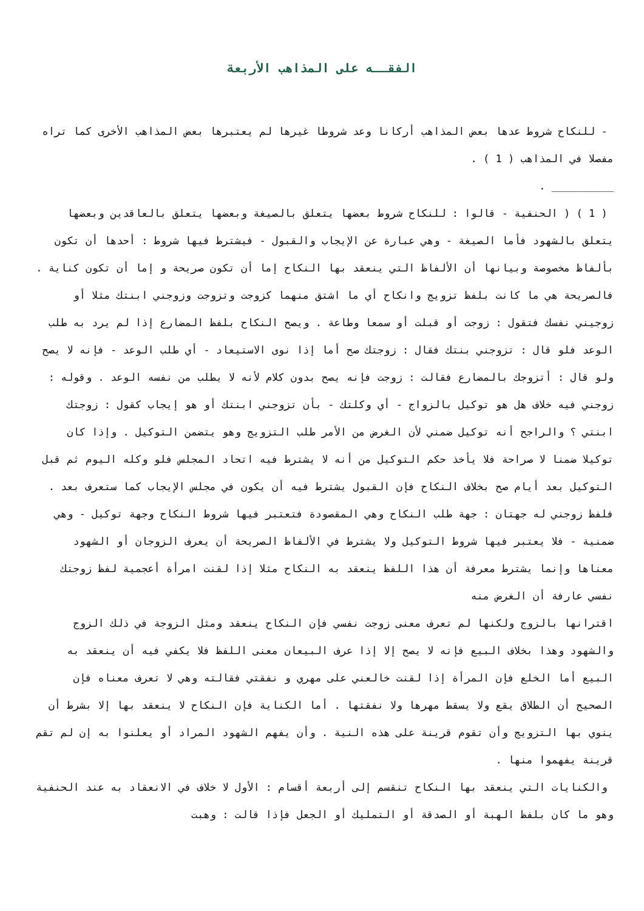الفقــه على المذاهب الأربعة
- للنكاح شروط عدها بعض المذاهب أركانا وعد شروطا غيرها لم يعتبرها بعض المذاهب الأخرى كما تراه مفصلا في المذاهب ( 1 ) .
__________ .
( 1 ) ( الحنفية - قالوا : للنكاح شروط بعضها يتعلق بالصيغة وبعضها يتعلق بالعاقدين وبعضها يتعلق بالشهود فأما الصيغة - وهي عبارة عن الإيجاب والقبول - فيشترط فيها شروط : أحدها أن تكون بألفاظ مخصوصة وبيانها أن الألفاظ التي ينعقد بها النكاح إما أن تكون صريحة و إما أن تكون كناية . فالصريحة هي ما كانت بلفظ تزويج وانكاح أي ما اشتق منهما كزوجت وتزوجت وزوجني ابنتك مثلا أو زوجيني نفسك فتقول : زوجت أو قبلت أو سمعا وطاعة . ويصح النكاح بلفظ المضارع إذا لم يرد به طلب الوعد فلو قال : تزوجني بنتك فقال : زوجتك صح أما إذا نوى الاستيعاد - أي طلب الوعد - فإنه لا يصح ولو قال : أتزوجك بالمضارع فقالت : زوجت فإنه يصح بدون كلام لأنه لا يطلب من نفسه الوعد . وقوله : زوجني فيه خلاف هل هو توكيل بالزواج - أي وكلتك - بأن تزوجني ابنتك أو هو إيجاب كقول : زوجتك ابنتي ؟ والراجح أنه توكيل ضمني لأن الغرض من الأمر طلب التزويج وهو يتضمن التوكيل . وإذا كان توكيلا ضمنا لا صراحة فلا يأخذ حكم التوكيل من أنه لا يشترط فيه اتحاد المجلس فلو وكله اليوم ثم قبل التوكيل بعد أيام صح بخلاف النكاح فإن القبول يشترط فيه أن يكون في مجلس الإيجاب كما ستعرف بعد . فلفظ زوجني له جهتان : جهة طلب النكاح وهي المقصودة فتعتبر فيها شروط النكاح وجهة توكيل - وهي ضمنية - فلا يعتبر فيها شروط التوكيل ولا يشترط في الألفاظ الصريحة أن يعرف الزوجان أو الشهود معناها وإنما يشترط معرفة أن هذا اللفظ ينعقد به النكاح مثلا إذا لقنت امرأة أعجمية لفظ زوجتك نفسي عارفة أن الغرض منه
اقترانها بالزوج ولكنها لم تعرف معنى زوجت نفسي فإن النكاح ينعقد ومثل الزوجة في ذلك الزوج والشهود وهذا بخلاف البيع فإنه لا يصح إلا إذا عرف البيعان معنى اللفظ فلا يكفي فيه أن ينعقد به البيع أما الخلع فإن المرأة إذا لقنت خالعني على مهري و نفقتي فقالته وهي لا تعرف معناه فإن الصحيح أن الطلاق يقع ولا يسقط مهرها ولا نفقتها . أما الكناية فإن النكاح لا ينعقد بها إلا بشرط أن ينوي بها التزويج وأن تقوم قرينة على هذه النية . وأن يفهم الشهود المراد أو يعلنوا به إن لم تقم قرينة يفهموا منها .
والكنايات التي ينعقد بها النكاح تنقسم إلى أربعة أقسام : الأول لا خلاف في الانعقاد به عند الحنفية وهو ما كان بلفظ الهبة أو الصدقة أو التمليك أو الجعل فإذا قالت : وهبت